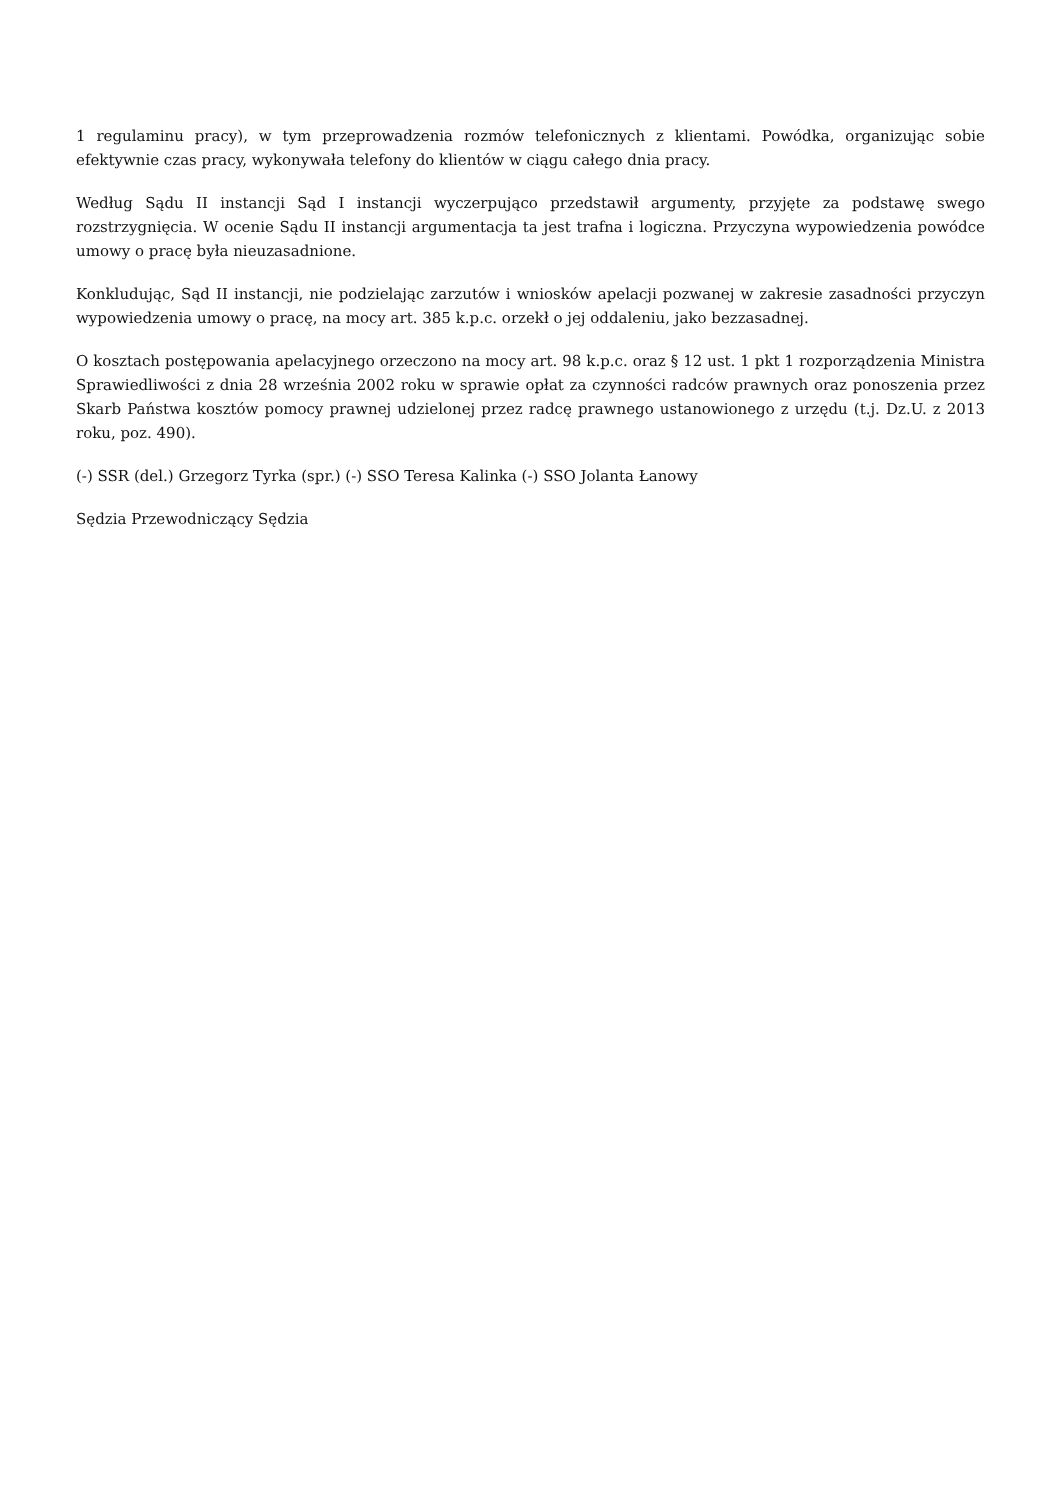1 regulaminu pracy), w tym przeprowadzenia rozmów telefonicznych z klientami. Powódka, organizując sobie efektywnie czas pracy, wykonywała telefony do klientów w ciągu całego dnia pracy.
Według Sądu II instancji Sąd I instancji wyczerpująco przedstawił argumenty, przyjęte za podstawę swego rozstrzygnięcia. W ocenie Sądu II instancji argumentacja ta jest trafna i logiczna. Przyczyna wypowiedzenia powódce umowy o pracę była nieuzasadnione.
Konkludując, Sąd II instancji, nie podzielając zarzutów i wniosków apelacji pozwanej w zakresie zasadności przyczyn wypowiedzenia umowy o pracę, na mocy art. 385 k.p.c. orzekł o jej oddaleniu, jako bezzasadnej.
O kosztach postępowania apelacyjnego orzeczono na mocy art. 98 k.p.c. oraz § 12 ust. 1 pkt 1 rozporządzenia Ministra Sprawiedliwości z dnia 28 września 2002 roku w sprawie opłat za czynności radców prawnych oraz ponoszenia przez Skarb Państwa kosztów pomocy prawnej udzielonej przez radcę prawnego ustanowionego z urzędu (t.j. Dz.U. z 2013 roku, poz. 490).
(-) SSR (del.) Grzegorz Tyrka (spr.) (-) SSO Teresa Kalinka (-) SSO Jolanta Łanowy
Sędzia Przewodniczący Sędzia